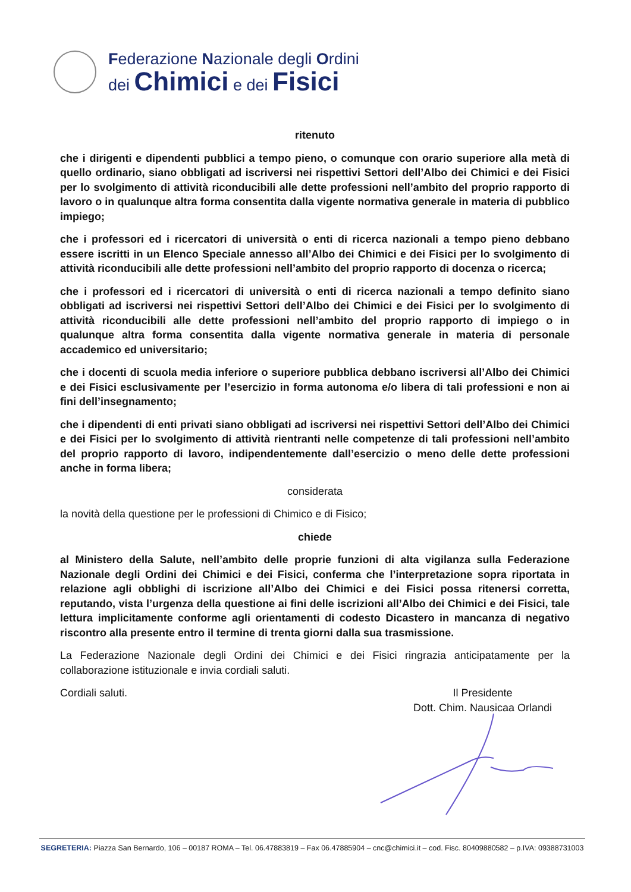Federazione Nazionale degli Ordini
dei Chimici e dei Fisici
ritenuto
che i dirigenti e dipendenti pubblici a tempo pieno, o comunque con orario superiore alla metà di quello ordinario, siano obbligati ad iscriversi nei rispettivi Settori dell’Albo dei Chimici e dei Fisici per lo svolgimento di attività riconducibili alle dette professioni nell’ambito del proprio rapporto di lavoro o in qualunque altra forma consentita dalla vigente normativa generale in materia di pubblico impiego;
che i professori ed i ricercatori di università o enti di ricerca nazionali a tempo pieno debbano essere iscritti in un Elenco Speciale annesso all’Albo dei Chimici e dei Fisici per lo svolgimento di attività riconducibili alle dette professioni nell’ambito del proprio rapporto di docenza o ricerca;
che i professori ed i ricercatori di università o enti di ricerca nazionali a tempo definito siano obbligati ad iscriversi nei rispettivi Settori dell’Albo dei Chimici e dei Fisici per lo svolgimento di attività riconducibili alle dette professioni nell’ambito del proprio rapporto di impiego o in qualunque altra forma consentita dalla vigente normativa generale in materia di personale accademico ed universitario;
che i docenti di scuola media inferiore o superiore pubblica debbano iscriversi all’Albo dei Chimici e dei Fisici esclusivamente per l’esercizio in forma autonoma e/o libera di tali professioni e non ai fini dell’insegnamento;
che i dipendenti di enti privati siano obbligati ad iscriversi nei rispettivi Settori dell’Albo dei Chimici e dei Fisici per lo svolgimento di attività rientranti nelle competenze di tali professioni nell’ambito del proprio rapporto di lavoro, indipendentemente dall’esercizio o meno delle dette professioni anche in forma libera;
considerata
la novità della questione per le professioni di Chimico e di Fisico;
chiede
al Ministero della Salute, nell’ambito delle proprie funzioni di alta vigilanza sulla Federazione Nazionale degli Ordini dei Chimici e dei Fisici, conferma che l’interpretazione sopra riportata in relazione agli obblighi di iscrizione all’Albo dei Chimici e dei Fisici possa ritenersi corretta, reputando, vista l’urgenza della questione ai fini delle iscrizioni all’Albo dei Chimici e dei Fisici, tale lettura implicitamente conforme agli orientamenti di codesto Dicastero in mancanza di negativo riscontro alla presente entro il termine di trenta giorni dalla sua trasmissione.
La Federazione Nazionale degli Ordini dei Chimici e dei Fisici ringrazia anticipatamente per la collaborazione istituzionale e invia cordiali saluti.
Cordiali saluti. Il Presidente
Dott. Chim. Nausicaa Orlandi
SEGRETERIA: Piazza San Bernardo, 106 – 00187 ROMA – Tel. 06.47883819 – Fax 06.47885904 – cnc@chimici.it – cod. Fisc. 80409880582 – p.IVA: 09388731003